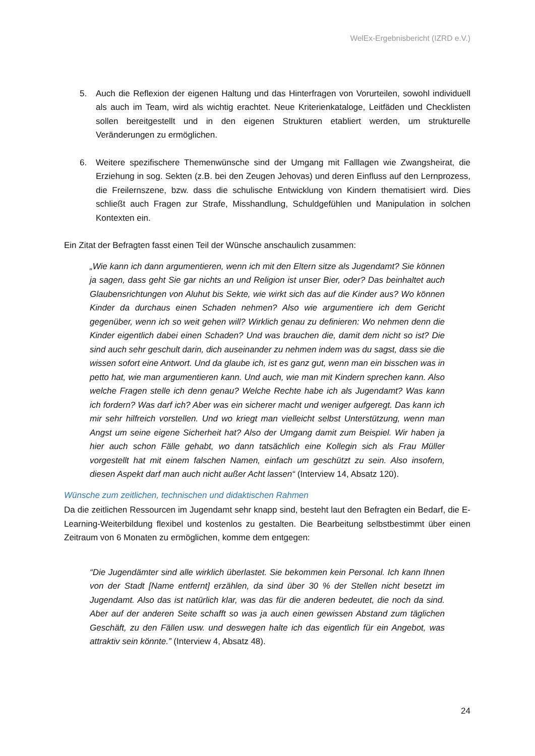WelEx-Ergebnisbericht (IZRD e.V.)
5. Auch die Reflexion der eigenen Haltung und das Hinterfragen von Vorurteilen, sowohl individuell als auch im Team, wird als wichtig erachtet. Neue Kriterienkataloge, Leitfäden und Checklisten sollen bereitgestellt und in den eigenen Strukturen etabliert werden, um strukturelle Veränderungen zu ermöglichen.
6. Weitere spezifischere Themenwünsche sind der Umgang mit Falllagen wie Zwangsheirat, die Erziehung in sog. Sekten (z.B. bei den Zeugen Jehovas) und deren Einfluss auf den Lernprozess, die Freilernszene, bzw. dass die schulische Entwicklung von Kindern thematisiert wird. Dies schließt auch Fragen zur Strafe, Misshandlung, Schuldgefühlen und Manipulation in solchen Kontexten ein.
Ein Zitat der Befragten fasst einen Teil der Wünsche anschaulich zusammen:
„Wie kann ich dann argumentieren, wenn ich mit den Eltern sitze als Jugendamt? Sie können ja sagen, dass geht Sie gar nichts an und Religion ist unser Bier, oder? Das beinhaltet auch Glaubensrichtungen von Aluhut bis Sekte, wie wirkt sich das auf die Kinder aus? Wo können Kinder da durchaus einen Schaden nehmen? Also wie argumentiere ich dem Gericht gegenüber, wenn ich so weit gehen will? Wirklich genau zu definieren: Wo nehmen denn die Kinder eigentlich dabei einen Schaden? Und was brauchen die, damit dem nicht so ist? Die sind auch sehr geschult darin, dich auseinander zu nehmen indem was du sagst, dass sie die wissen sofort eine Antwort. Und da glaube ich, ist es ganz gut, wenn man ein bisschen was in petto hat, wie man argumentieren kann. Und auch, wie man mit Kindern sprechen kann. Also welche Fragen stelle ich denn genau? Welche Rechte habe ich als Jugendamt? Was kann ich fordern? Was darf ich? Aber was ein sicherer macht und weniger aufgeregt. Das kann ich mir sehr hilfreich vorstellen. Und wo kriegt man vielleicht selbst Unterstützung, wenn man Angst um seine eigene Sicherheit hat? Also der Umgang damit zum Beispiel. Wir haben ja hier auch schon Fälle gehabt, wo dann tatsächlich eine Kollegin sich als Frau Müller vorgestellt hat mit einem falschen Namen, einfach um geschützt zu sein. Also insofern, diesen Aspekt darf man auch nicht außer Acht lassen“ (Interview 14, Absatz 120).
Wünsche zum zeitlichen, technischen und didaktischen Rahmen
Da die zeitlichen Ressourcen im Jugendamt sehr knapp sind, besteht laut den Befragten ein Bedarf, die E-Learning-Weiterbildung flexibel und kostenlos zu gestalten. Die Bearbeitung selbstbestimmt über einen Zeitraum von 6 Monaten zu ermöglichen, komme dem entgegen:
“Die Jugendämter sind alle wirklich überlastet. Sie bekommen kein Personal. Ich kann Ihnen von der Stadt [Name entfernt] erzählen, da sind über 30 % der Stellen nicht besetzt im Jugendamt. Also das ist natürlich klar, was das für die anderen bedeutet, die noch da sind. Aber auf der anderen Seite schafft so was ja auch einen gewissen Abstand zum täglichen Geschäft, zu den Fällen usw. und deswegen halte ich das eigentlich für ein Angebot, was attraktiv sein könnte.” (Interview 4, Absatz 48).
24